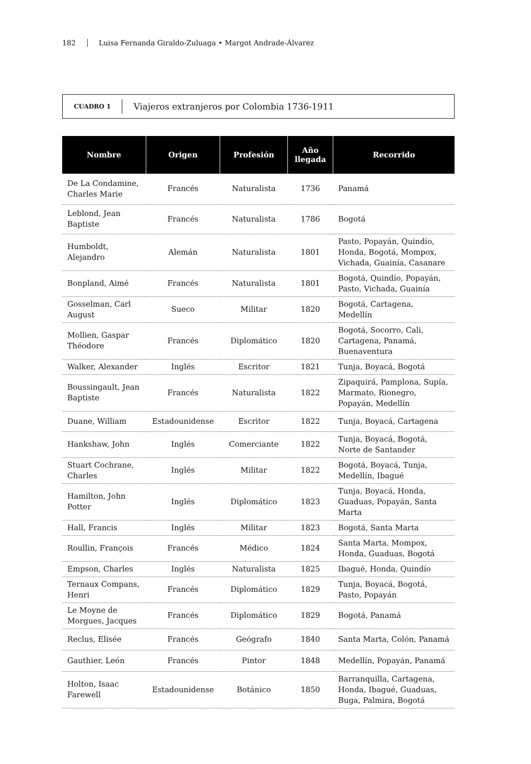182 Luisa Fernanda Giraldo-Zuluaga • Margot Andrade-Álvarez
CUADRO 1 Viajeros extranjeros por Colombia 1736-1911
| Nombre | Origen | Profesión | Año llegada | Recorrido |
| --- | --- | --- | --- | --- |
| De La Condamine, Charles Marie | Francés | Naturalista | 1736 | Panamá |
| Leblond, Jean Baptiste | Francés | Naturalista | 1786 | Bogotá |
| Humboldt, Alejandro | Alemán | Naturalista | 1801 | Pasto, Popayán, Quindío, Honda, Bogotá, Mompox, Vichada, Guainía, Casanare |
| Bonpland, Aimé | Francés | Naturalista | 1801 | Bogotá, Quindío, Popayán, Pasto, Vichada, Guainía |
| Gosselman, Carl August | Sueco | Militar | 1820 | Bogotá, Cartagena, Medellín |
| Mollien, Gaspar Théodore | Francés | Diplomático | 1820 | Bogotá, Socorro, Cali, Cartagena, Panamá, Buenaventura |
| Walker, Alexander | Inglés | Escritor | 1821 | Tunja, Boyacá, Bogotá |
| Boussingault, Jean Baptiste | Francés | Naturalista | 1822 | Zipaquirá, Pamplona, Supía, Marmato, Rionegro, Popayán, Medellín |
| Duane, William | Estadounidense | Escritor | 1822 | Tunja, Boyacá, Cartagena |
| Hankshaw, John | Inglés | Comerciante | 1822 | Tunja, Boyacá, Bogotá, Norte de Santander |
| Stuart Cochrane, Charles | Inglés | Militar | 1822 | Bogotá, Boyacá, Tunja, Medellín, Ibagué |
| Hamilton, John Potter | Inglés | Diplomático | 1823 | Tunja, Boyacá, Honda, Guaduas, Popayán, Santa Marta |
| Hall, Francis | Inglés | Militar | 1823 | Bogotá, Santa Marta |
| Roullin, François | Francés | Médico | 1824 | Santa Marta, Mompox, Honda, Guaduas, Bogotá |
| Empson, Charles | Inglés | Naturalista | 1825 | Ibagué, Honda, Quindío |
| Ternaux Compans, Henri | Francés | Diplomático | 1829 | Tunja, Boyacá, Bogotá, Pasto, Popayán |
| Le Moyne de Morgues, Jacques | Francés | Diplomático | 1829 | Bogotá, Panamá |
| Reclus, Elisée | Francés | Geógrafo | 1840 | Santa Marta, Colón, Panamá |
| Gauthier, León | Francés | Pintor | 1848 | Medellín, Popayán, Panamá |
| Holton, Isaac Farewell | Estadounidense | Botánico | 1850 | Barranquilla, Cartagena, Honda, Ibagué, Guaduas, Buga, Palmira, Bogotá |